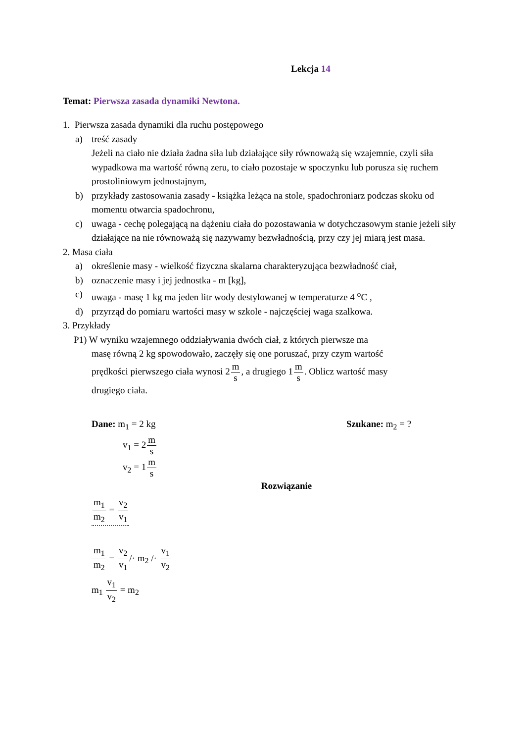Lekcja 14
Temat: Pierwsza zasada dynamiki Newtona.
1. Pierwsza zasada dynamiki dla ruchu postępowego
a) treść zasady
Jeżeli na ciało nie działa żadna siła lub działające siły równoważą się wzajemnie, czyli siła wypadkowa ma wartość równą zeru, to ciało pozostaje w spoczynku lub porusza się ruchem prostoliniowym jednostajnym,
b) przykłady zastosowania zasady - książka leżąca na stole, spadochroniarz podczas skoku od momentu otwarcia spadochronu,
c) uwaga - cechę polegającą na dążeniu ciała do pozostawania w dotychczasowym stanie jeżeli siły działające na nie równoważą się nazywamy bezwładnością, przy czy jej miarą jest masa.
2. Masa ciała
a) określenie masy - wielkość fizyczna skalarna charakteryzująca bezwładność ciał,
b) oznaczenie masy i jej jednostka - m [kg],
c) uwaga - masę 1 kg ma jeden litr wody destylowanej w temperaturze 4 <sup>o</sup>C ,
d) przyrząd do pomiaru wartości masy w szkole - najczęściej waga szalkowa.
3. Przykłady
P1) W wyniku wzajemnego oddziaływania dwóch ciał, z których pierwsze ma
masę równą 2 kg spowodowało, zaczęły się one poruszać, przy czym wartość
prędkości pierwszego ciała wynosi 2m s, a drugiego 1m s. Oblicz wartość masy
drugiego ciała.
Dane: m<sub>1</sub> = 2 kg
v<sub>1</sub> = 2m s
v<sub>2</sub> = 1m s
Szukane: m<sub>2</sub> = ?
Rozwiązanie
m<sub>1</sub> m<sub>2</sub> = v<sub>2</sub> v<sub>1</sub>
m<sub>1</sub> m<sub>2</sub> = v<sub>2</sub> v<sub>1</sub>/· m<sub>2</sub> /· v<sub>1</sub> v<sub>2</sub>
m<sub>1</sub> v<sub>1</sub> v<sub>2</sub> = m<sub>2</sub>